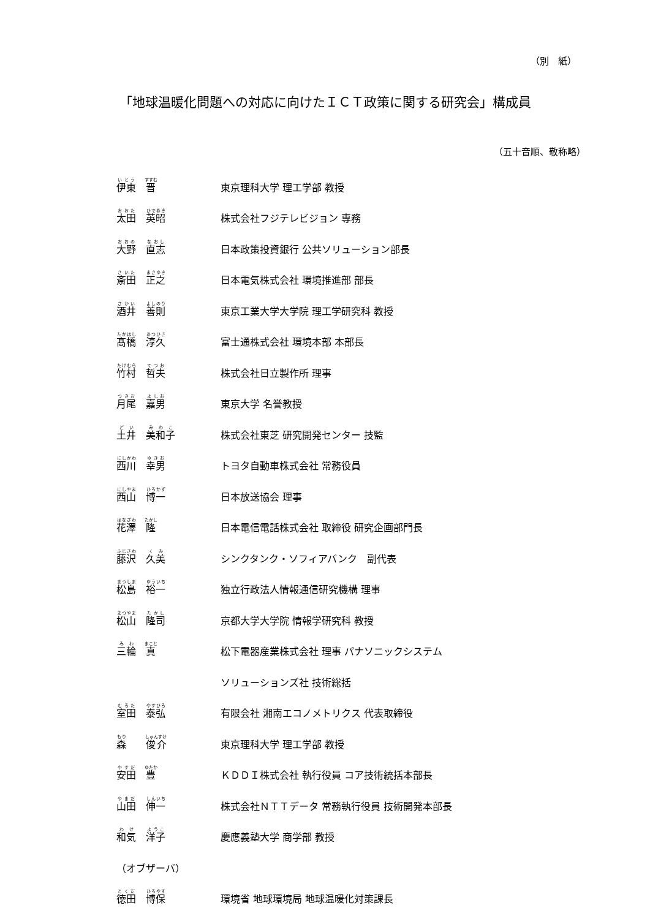（別　紙）
「地球温暖化問題への対応に向けたＩＣＴ政策に関する研究会」構成員
（五十音順、敬称略）
| 伊東 晋 | 東京理科大学 理工学部 教授 |
| 太田 英昭 | 株式会社フジテレビジョン 専務 |
| 大野 直志 | 日本政策投資銀行 公共ソリューション部長 |
| 斎田 正之 | 日本電気株式会社 環境推進部 部長 |
| 酒井 善則 | 東京工業大学大学院 理工学研究科 教授 |
| 髙橋 淳久 | 富士通株式会社 環境本部 本部長 |
| 竹村 哲夫 | 株式会社日立製作所 理事 |
| 月尾 嘉男 | 東京大学 名誉教授 |
| 土井 美和子 | 株式会社東芝 研究開発センター 技監 |
| 西川 幸男 | トヨタ自動車株式会社 常務役員 |
| 西山 博一 | 日本放送協会 理事 |
| 花澤 隆 | 日本電信電話株式会社 取締役 研究企画部門長 |
| 藤沢 久美 | シンクタンク・ソフィアバンク 副代表 |
| 松島 裕一 | 独立行政法人情報通信研究機構 理事 |
| 松山 隆司 | 京都大学大学院 情報学研究科 教授 |
| 三輪 真 | 松下電器産業株式会社 理事 パナソニックシステム |
| | ソリューションズ社 技術総括 |
| 室田 泰弘 | 有限会社 湘南エコノメトリクス 代表取締役 |
| 森 俊介 | 東京理科大学 理工学部 教授 |
| 安田 豊 | ＫＤＤＩ株式会社 執行役員 コア技術統括本部長 |
| 山田 伸一 | 株式会社ＮＴＴデータ 常務執行役員 技術開発本部長 |
| 和気 洋子 | 慶應義塾大学 商学部 教授 |
| （オブザーバ） | |
| 徳田 博保 | 環境省 地球環境局 地球温暖化対策課長 |